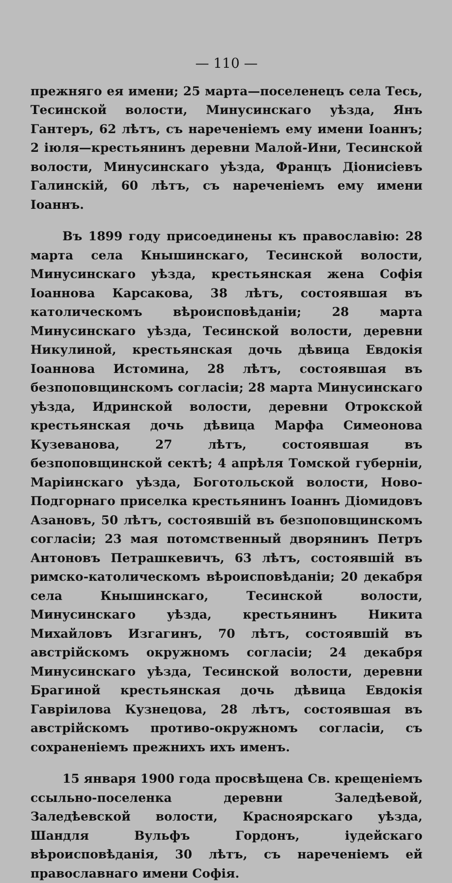— 110 —
прежняго ея имени; 25 марта—поселенецъ села Тесь, Тесинской волости, Минусинскаго уѣзда, Янъ Гантеръ, 62 лѣтъ, съ нареченіемъ ему имени Іоаннъ; 2 іюля—крестьянинъ деревни Малой-Ини, Тесинской волости, Минусинскаго уѣзда, Францъ Діонисіевъ Галинскій, 60 лѣтъ, съ нареченіемъ ему имени Іоаннъ.
Въ 1899 году присоединены къ православію: 28 марта села Кнышинскаго, Тесинской волости, Минусинскаго уѣзда, крестьянская жена Софія Іоаннова Карсакова, 38 лѣтъ, состоявшая въ католическомъ вѣроисповѣданіи; 28 марта Минусинскаго уѣзда, Тесинской волости, деревни Никулиной, крестьянская дочь дѣвица Евдокія Іоаннова Истомина, 28 лѣтъ, состоявшая въ безпоповщинскомъ согласіи; 28 марта Минусинскаго уѣзда, Идринской волости, деревни Отрокской крестьянская дочь дѣвица Марфа Симеонова Кузеванова, 27 лѣтъ, состоявшая въ безпоповщинской сектѣ; 4 апрѣля Томской губерніи, Маріинскаго уѣзда, Боготольской волости, Ново-Подгорнаго приселка крестьянинъ Іоаннъ Діомидовъ Азановъ, 50 лѣтъ, состоявшій въ безпоповщинскомъ согласіи; 23 мая потомственный дворянинъ Петръ Антоновъ Петрашкевичъ, 63 лѣтъ, состоявшій въ римско-католическомъ вѣроисповѣданіи; 20 декабря села Кнышинскаго, Тесинской волости, Минусинскаго уѣзда, крестьянинъ Никита Михайловъ Изгагинъ, 70 лѣтъ, состоявшій въ австрійскомъ окружномъ согласіи; 24 декабря Минусинскаго уѣзда, Тесинской волости, деревни Брагиной крестьянская дочь дѣвица Евдокія Гавріилова Кузнецова, 28 лѣтъ, состоявшая въ австрійскомъ противо-окружномъ согласіи, съ сохраненіемъ прежнихъ ихъ именъ.
15 января 1900 года просвѣщена Св. крещеніемъ ссыльно-поселенка деревни Заледѣевой, Заледѣевской волости, Красноярскаго уѣзда, Шандля Вульфъ Гордонъ, іудейскаго вѣроисповѣданія, 30 лѣтъ, съ нареченіемъ ей православнаго имени Софія.